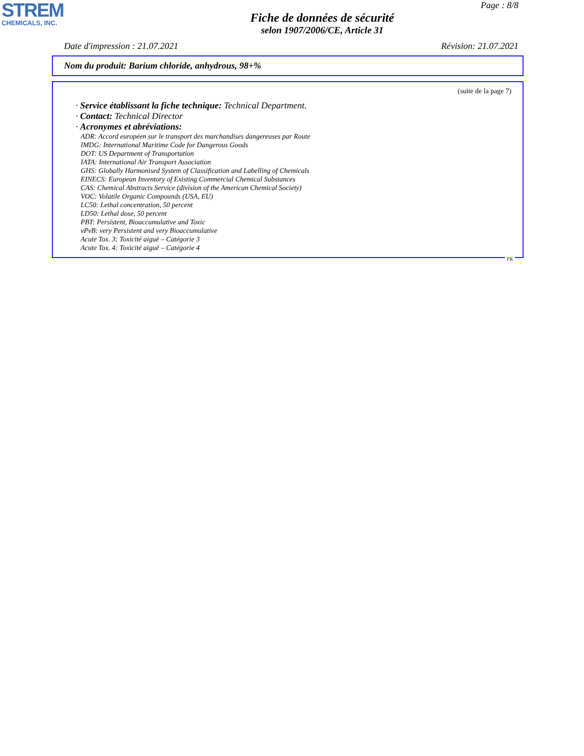STREM
CHEMICALS, INC.
Page : 8/8
Fiche de données de sécurité
selon 1907/2006/CE, Article 31
Date d'impression : 21.07.2021 Révision: 21.07.2021
Nom du produit: Barium chloride, anhydrous, 98+%
(suite de la page 7)
· Service établissant la fiche technique: Technical Department.
· Contact: Technical Director
· Acronymes et abréviations:
ADR: Accord européen sur le transport des marchandises dangereuses par Route
IMDG: International Maritime Code for Dangerous Goods
DOT: US Department of Transportation
IATA: International Air Transport Association
GHS: Globally Harmonised System of Classification and Labelling of Chemicals
EINECS: European Inventory of Existing Commercial Chemical Substances
CAS: Chemical Abstracts Service (division of the American Chemical Society)
VOC: Volatile Organic Compounds (USA, EU)
LC50: Lethal concentration, 50 percent
LD50: Lethal dose, 50 percent
PBT: Persistent, Bioaccumulative and Toxic
vPvB: very Persistent and very Bioaccumulative
Acute Tox. 3: Toxicité aiguë – Catégorie 3
Acute Tox. 4: Toxicité aiguë – Catégorie 4
FR